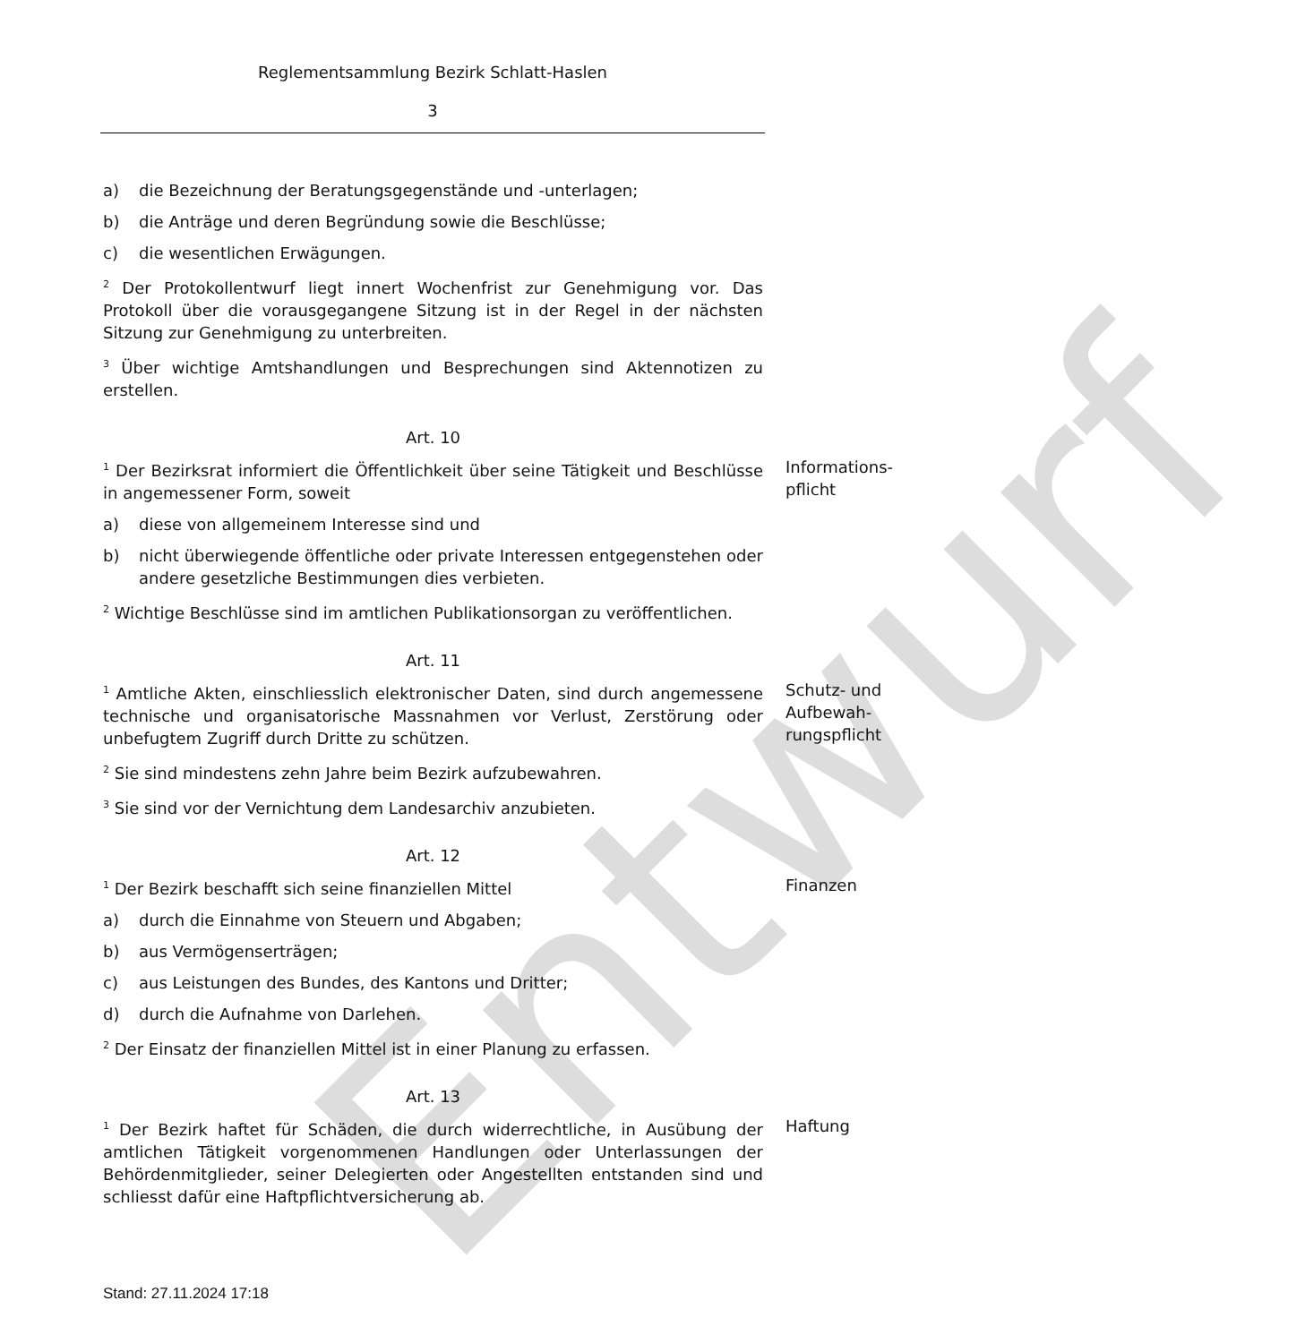Entwurf
Reglementsammlung Bezirk Schlatt-Haslen
3
a) die Bezeichnung der Beratungsgegenstände und -unterlagen;
b) die Anträge und deren Begründung sowie die Beschlüsse;
c) die wesentlichen Erwägungen.
<sup>2</sup> Der Protokollentwurf liegt innert Wochenfrist zur Genehmigung vor. Das Protokoll über die vorausgegangene Sitzung ist in der Regel in der nächsten Sitzung zur Genehmigung zu unterbreiten.
<sup>3</sup> Über wichtige Amtshandlungen und Besprechungen sind Aktennotizen zu erstellen.
Art. 10
<sup>1</sup> Der Bezirksrat informiert die Öffentlichkeit über seine Tätigkeit und Beschlüsse in angemessener Form, soweit
Informations-
pflicht
a) diese von allgemeinem Interesse sind und
b) nicht überwiegende öffentliche oder private Interessen entgegenstehen oder andere gesetzliche Bestimmungen dies verbieten.
<sup>2</sup> Wichtige Beschlüsse sind im amtlichen Publikationsorgan zu veröffentlichen.
Art. 11
<sup>1</sup> Amtliche Akten, einschliesslich elektronischer Daten, sind durch angemessene technische und organisatorische Massnahmen vor Verlust, Zerstörung oder unbefugtem Zugriff durch Dritte zu schützen.
Schutz- und
Aufbewah-
rungspflicht
<sup>2</sup> Sie sind mindestens zehn Jahre beim Bezirk aufzubewahren.
<sup>3</sup> Sie sind vor der Vernichtung dem Landesarchiv anzubieten.
Art. 12
<sup>1</sup> Der Bezirk beschafft sich seine finanziellen Mittel Finanzen
a) durch die Einnahme von Steuern und Abgaben;
b) aus Vermögenserträgen;
c) aus Leistungen des Bundes, des Kantons und Dritter;
d) durch die Aufnahme von Darlehen.
<sup>2</sup> Der Einsatz der finanziellen Mittel ist in einer Planung zu erfassen.
Art. 13
<sup>1</sup> Der Bezirk haftet für Schäden, die durch widerrechtliche, in Ausübung der amtlichen Tätigkeit vorgenommenen Handlungen oder Unterlassungen der Behördenmitglieder, seiner Delegierten oder Angestellten entstanden sind und schliesst dafür eine Haftpflichtversicherung ab.
Haftung
Stand: 27.11.2024 17:18